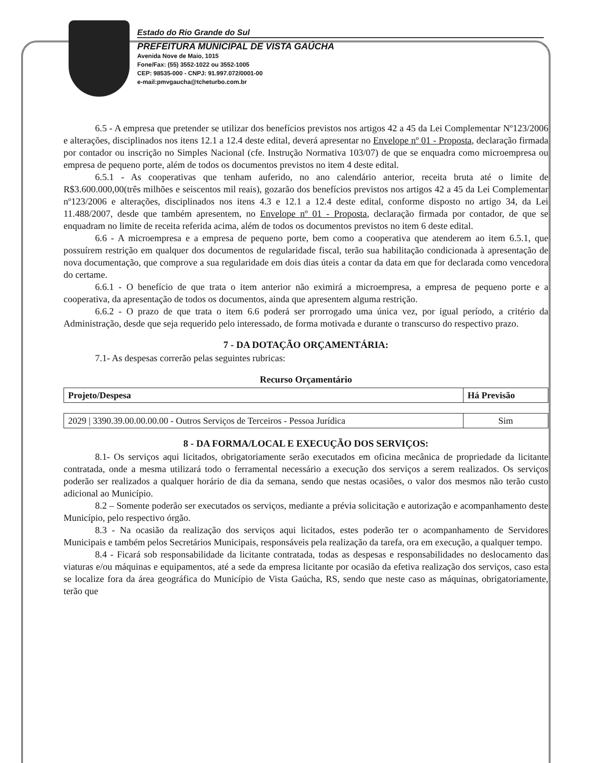Estado do Rio Grande do Sul
PREFEITURA MUNICIPAL DE VISTA GAÚCHA
Avenida Nove de Maio, 1015
Fone/Fax: (55) 3552-1022 ou 3552-1005
CEP: 98535-000 - CNPJ: 91.997.072/0001-00
e-mail:pmvgaucha@tcheturbo.com.br
6.5 - A empresa que pretender se utilizar dos benefícios previstos nos artigos 42 a 45 da Lei Complementar Nº123/2006 e alterações, disciplinados nos itens 12.1 a 12.4 deste edital, deverá apresentar no Envelope nº 01 - Proposta, declaração firmada por contador ou inscrição no Simples Nacional (cfe. Instrução Normativa 103/07) de que se enquadra como microempresa ou empresa de pequeno porte, além de todos os documentos previstos no item 4 deste edital.
6.5.1 - As cooperativas que tenham auferido, no ano calendário anterior, receita bruta até o limite de R$3.600.000,00(três milhões e seiscentos mil reais), gozarão dos benefícios previstos nos artigos 42 a 45 da Lei Complementar nº123/2006 e alterações, disciplinados nos itens 4.3 e 12.1 a 12.4 deste edital, conforme disposto no artigo 34, da Lei 11.488/2007, desde que também apresentem, no Envelope nº 01 - Proposta, declaração firmada por contador, de que se enquadram no limite de receita referida acima, além de todos os documentos previstos no item 6 deste edital.
6.6 - A microempresa e a empresa de pequeno porte, bem como a cooperativa que atenderem ao item 6.5.1, que possuírem restrição em qualquer dos documentos de regularidade fiscal, terão sua habilitação condicionada à apresentação de nova documentação, que comprove a sua regularidade em dois dias úteis a contar da data em que for declarada como vencedora do certame.
6.6.1 - O benefício de que trata o item anterior não eximirá a microempresa, a empresa de pequeno porte e a cooperativa, da apresentação de todos os documentos, ainda que apresentem alguma restrição.
6.6.2 - O prazo de que trata o item 6.6 poderá ser prorrogado uma única vez, por igual período, a critério da Administração, desde que seja requerido pelo interessado, de forma motivada e durante o transcurso do respectivo prazo.
7 - DA DOTAÇÃO ORÇAMENTÁRIA:
7.1- As despesas correrão pelas seguintes rubricas:
Recurso Orçamentário
| Projeto/Despesa | Há Previsão |
| --- | --- |
| 2029 / 3390.39.00.00.00.00 - Outros Serviços de Terceiros - Pessoa Jurídica | Sim |
8 - DA FORMA/LOCAL E EXECUÇÃO DOS SERVIÇOS:
8.1- Os serviços aqui licitados, obrigatoriamente serão executados em oficina mecânica de propriedade da licitante contratada, onde a mesma utilizará todo o ferramental necessário a execução dos serviços a serem realizados. Os serviços poderão ser realizados a qualquer horário de dia da semana, sendo que nestas ocasiões, o valor dos mesmos não terão custo adicional ao Município.
8.2 – Somente poderão ser executados os serviços, mediante a prévia solicitação e autorização e acompanhamento deste Município, pelo respectivo órgão.
8.3 - Na ocasião da realização dos serviços aqui licitados, estes poderão ter o acompanhamento de Servidores Municipais e também pelos Secretários Municipais, responsáveis pela realização da tarefa, ora em execução, a qualquer tempo.
8.4 - Ficará sob responsabilidade da licitante contratada, todas as despesas e responsabilidades no deslocamento das viaturas e/ou máquinas e equipamentos, até a sede da empresa licitante por ocasião da efetiva realização dos serviços, caso esta se localize fora da área geográfica do Município de Vista Gaúcha, RS, sendo que neste caso as máquinas, obrigatoriamente, terão que